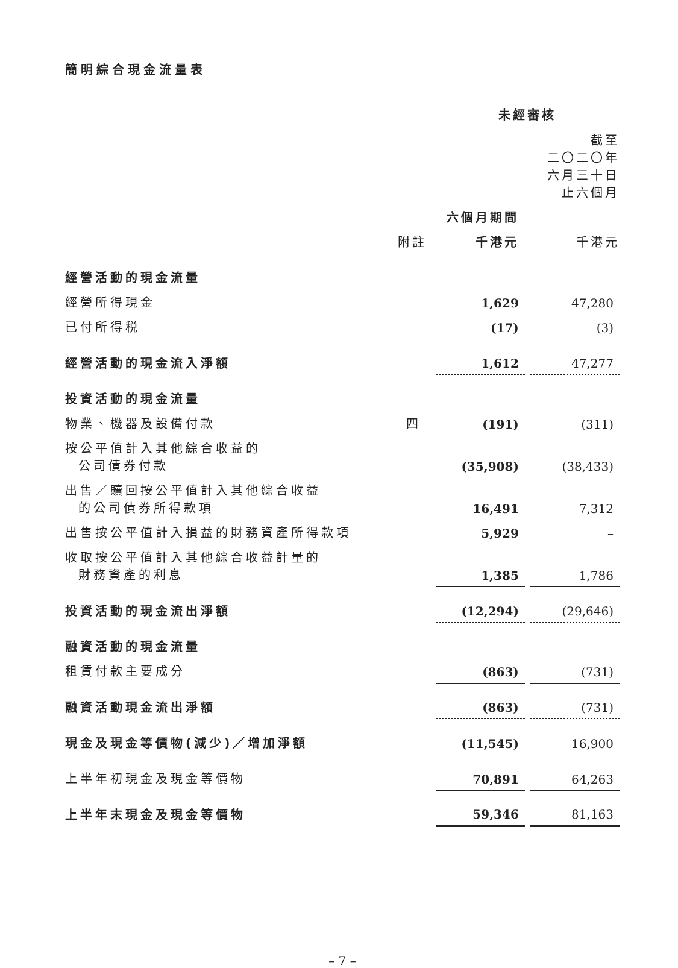簡明綜合現金流量表
| | | 未經審核 | | |
| --- | --- | --- | --- | --- |
| | | | | 截至 二〇二〇年 六月三十日 止六個月 |
| | | 六個月期間 | | |
| | 附註 | 千港元 | | 千港元 |
| 經營活動的現金流量 | | | | |
| 經營所得現金 | | 1,629 | | 47,280 |
| 已付所得税 | | (17) | | (3) |
| 經營活動的現金流入淨額 | | 1,612 | | 47,277 |
| 投資活動的現金流量 | | | | |
| 物業、機器及設備付款 | 四 | (191) | | (311) |
| 按公平值計入其他綜合收益的 公司債券付款 | | (35,908) | | (38,433) |
| 出售／贖回按公平值計入其他綜合收益 的公司債券所得款項 | | 16,491 | | 7,312 |
| 出售按公平值計入損益的財務資產所得款項 | | 5,929 | | – |
| 收取按公平值計入其他綜合收益計量的 財務資產的利息 | | 1,385 | | 1,786 |
| 投資活動的現金流出淨額 | | (12,294) | | (29,646) |
| 融資活動的現金流量 | | | | |
| 租賃付款主要成分 | | (863) | | (731) |
| 融資活動現金流出淨額 | | (863) | | (731) |
| 現金及現金等價物(減少)／增加淨額 | | (11,545) | | 16,900 |
| 上半年初現金及現金等價物 | | 70,891 | | 64,263 |
| 上半年末現金及現金等價物 | | 59,346 | | 81,163 |
– 7 –